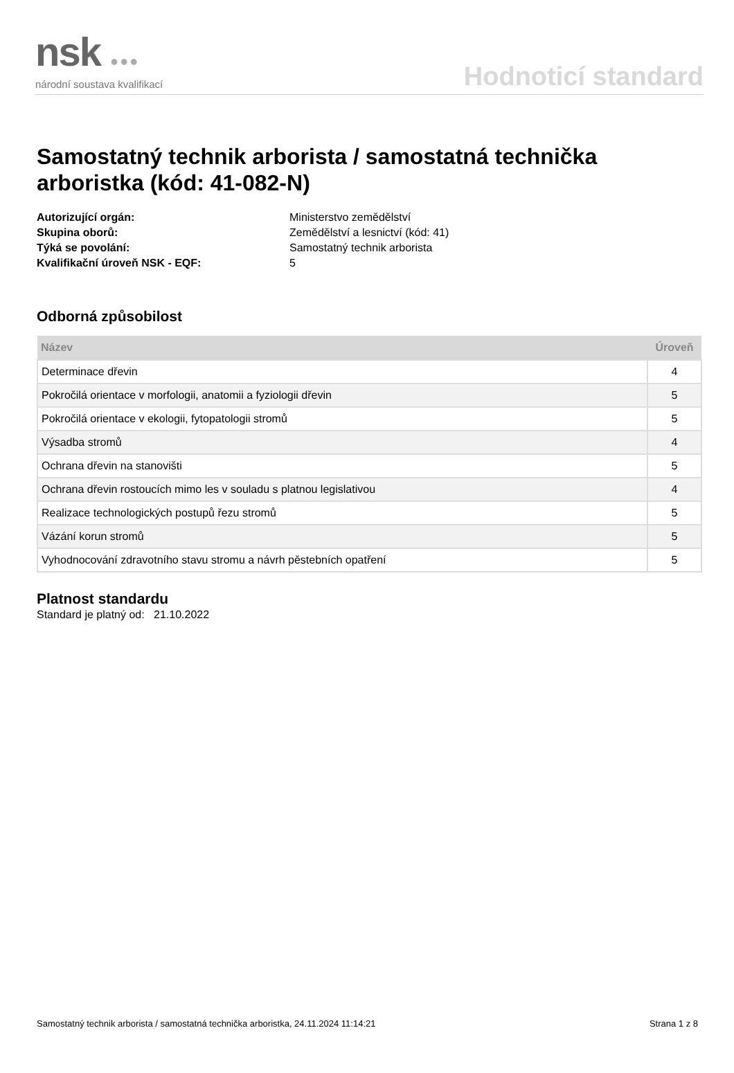nsk ●●●
národní soustava kvalifikací
Hodnoticí standard
Samostatný technik arborista / samostatná technička arboristka (kód: 41-082-N)
Autorizující orgán: Ministerstvo zemědělství Skupina oborů: Zemědělství a lesnictví (kód: 41) Týká se povolání: Samostatný technik arborista Kvalifikační úroveň NSK - EQF: 5
Odborná způsobilost
| Název | Úroveň |
| --- | --- |
| Determinace dřevin | 4 |
| Pokročilá orientace v morfologii, anatomii a fyziologii dřevin | 5 |
| Pokročilá orientace v ekologii, fytopatologii stromů | 5 |
| Výsadba stromů | 4 |
| Ochrana dřevin na stanovišti | 5 |
| Ochrana dřevin rostoucích mimo les v souladu s platnou legislativou | 4 |
| Realizace technologických postupů řezu stromů | 5 |
| Vázání korun stromů | 5 |
| Vyhodnocování zdravotního stavu stromu a návrh pěstebních opatření | 5 |
Platnost standardu
Standard je platný od: 21.10.2022
Samostatný technik arborista / samostatná technička arboristka, 24.11.2024 11:14:21 Strana 1 z 8